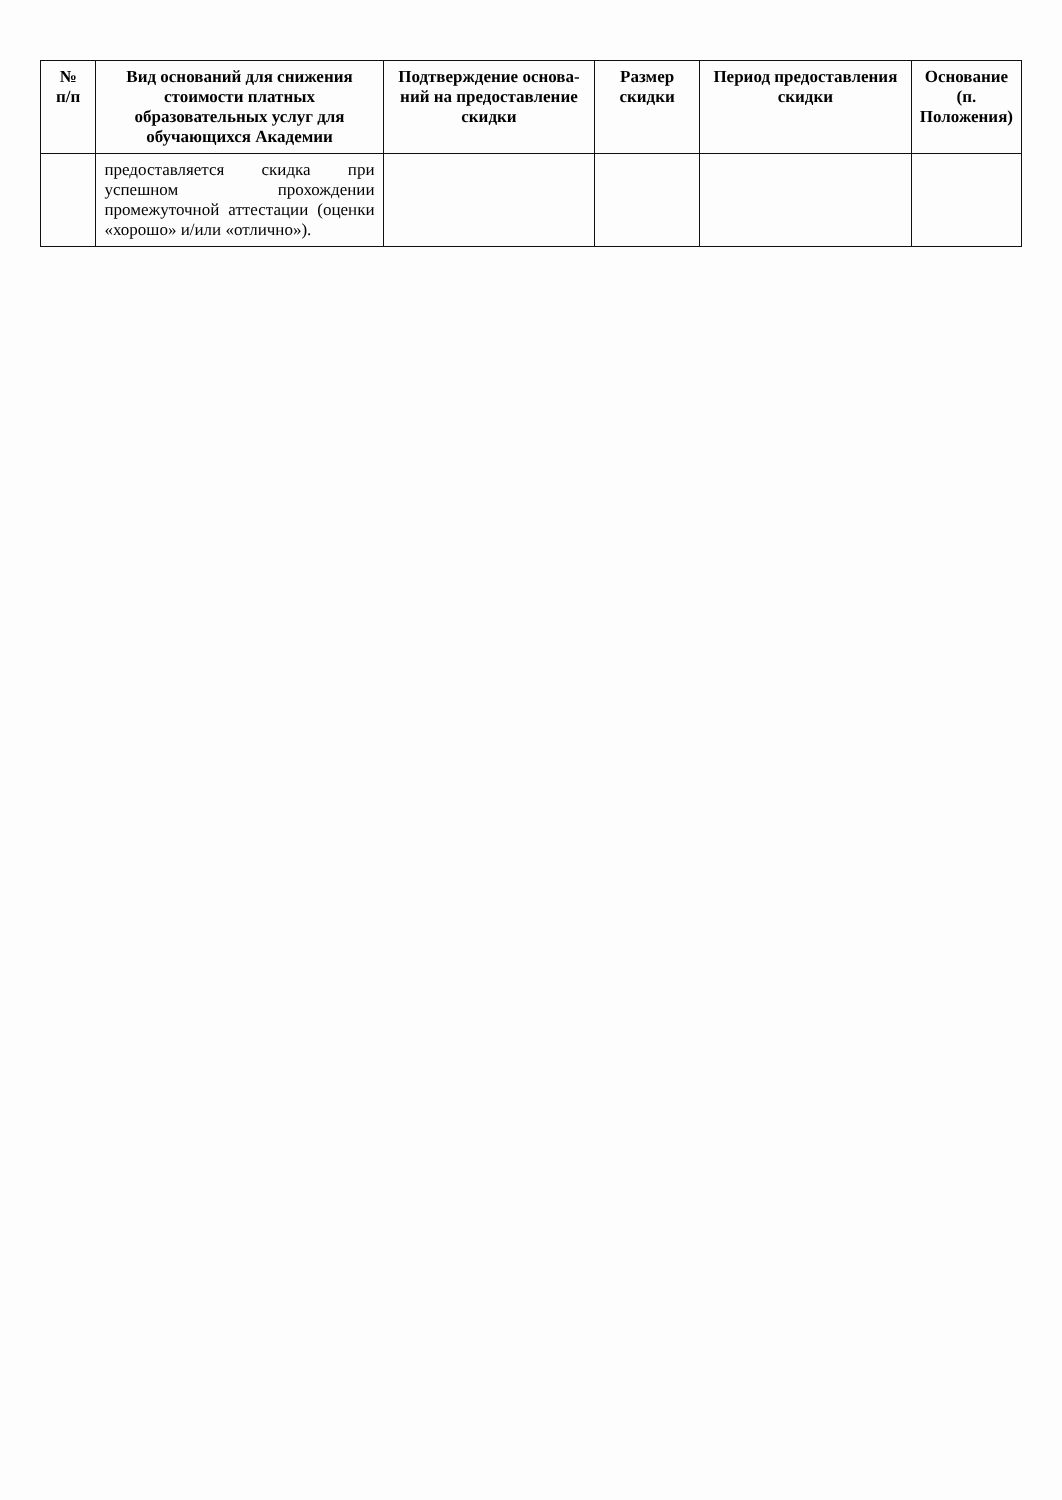| № п/п | Вид оснований для снижения стоимости платных образовательных услуг для обучающихся Академии | Подтверждение основа-ний на предоставление скидки | Размер скидки | Период предоставления скидки | Основание (п. Положения) |
| --- | --- | --- | --- | --- | --- |
| | предоставляется скидка при успешном прохождении промежуточной аттестации (оценки «хорошо» и/или «отлично»). | | | | |